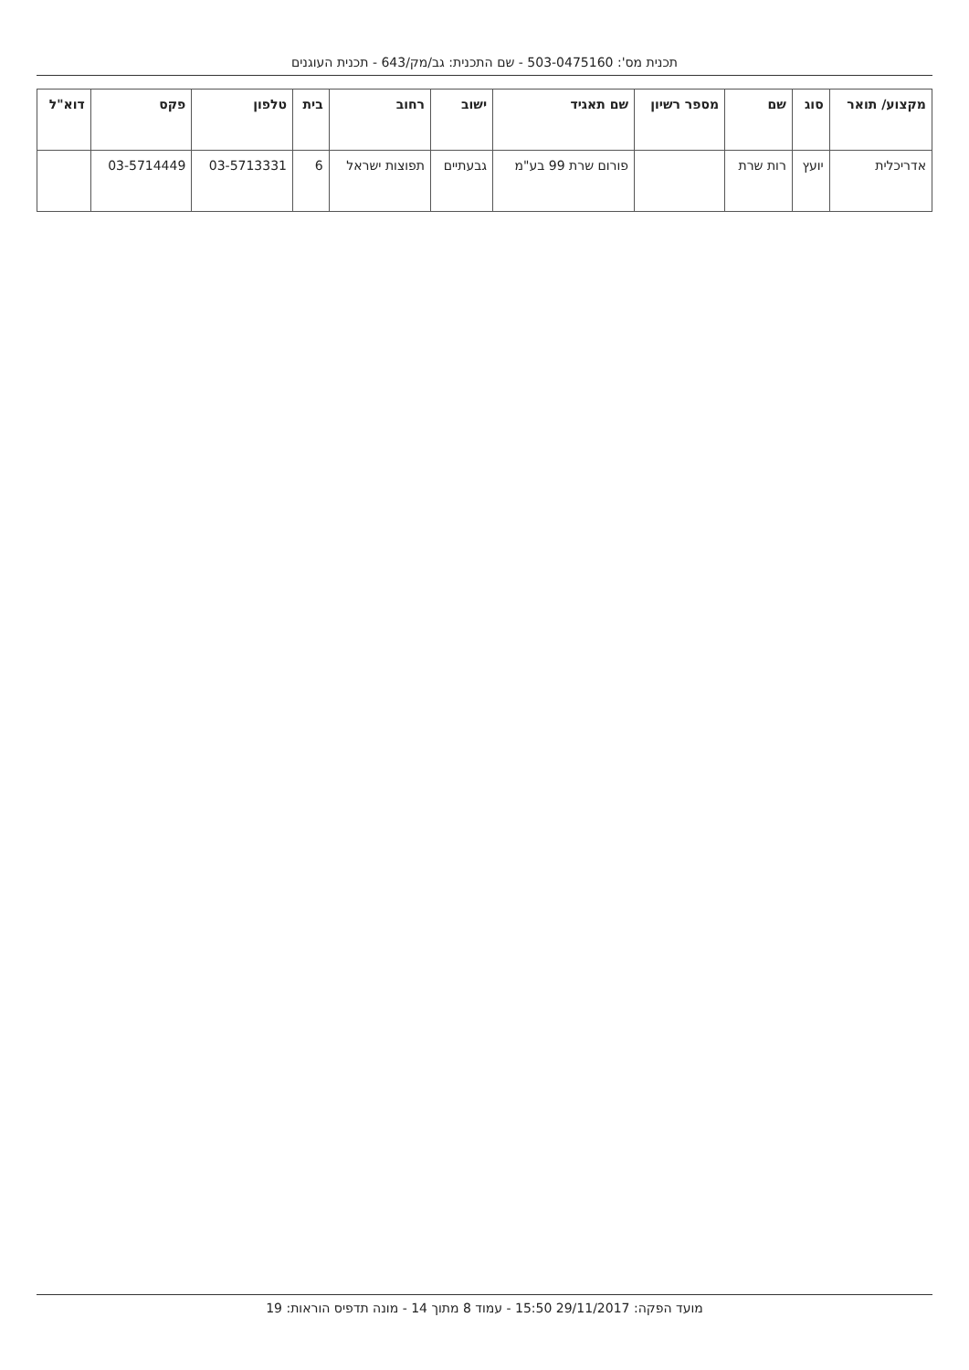תכנית מס': 503-0475160 - שם התכנית: גב/מק/643 - תכנית העוגנים
| מקצוע/ תואר | סוג | שם | מספר רשיון | שם תאגיד | ישוב | רחוב | בית | טלפון | פקס | דוא"ל |
| --- | --- | --- | --- | --- | --- | --- | --- | --- | --- | --- |
| אדריכלית | יועץ | רות שרת | | פורום שרת 99 בע"מ | גבעתיים | תפוצות ישראל | 6 | 03-5713331 | 03-5714449 | |
מועד הפקה: 29/11/2017 15:50 - עמוד 8 מתוך 14 - מונה תדפיס הוראות: 19